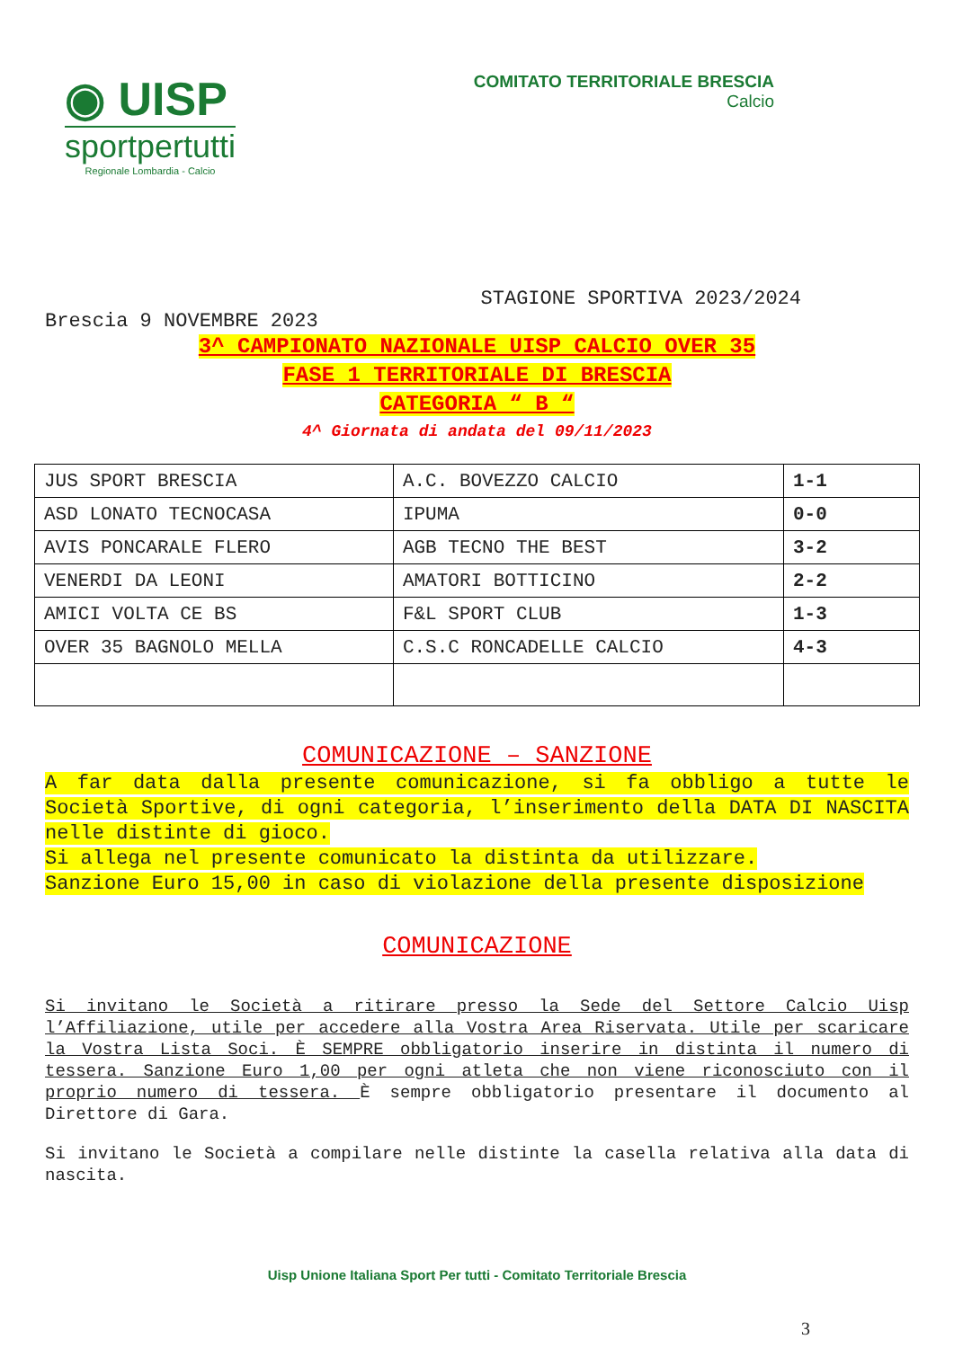◉ UISP
sportpertutti
Regionale Lombardia - Calcio
COMITATO TERRITORIALE BRESCIA
Calcio
STAGIONE SPORTIVA 2023/2024
Brescia 9 NOVEMBRE 2023
3^ CAMPIONATO NAZIONALE UISP CALCIO OVER 35
FASE 1 TERRITORIALE DI BRESCIA
CATEGORIA “ B “
4^ Giornata di andata del 09/11/2023
| JUS SPORT BRESCIA | A.C. BOVEZZO CALCIO | 1-1 |
| ASD LONATO TECNOCASA | IPUMA | 0-0 |
| AVIS PONCARALE FLERO | AGB TECNO THE BEST | 3-2 |
| VENERDI DA LEONI | AMATORI BOTTICINO | 2-2 |
| AMICI VOLTA CE BS | F&L SPORT CLUB | 1-3 |
| OVER 35 BAGNOLO MELLA | C.S.C RONCADELLE CALCIO | 4-3 |
COMUNICAZIONE – SANZIONE
A far data dalla presente comunicazione, si fa obbligo a tutte le Società Sportive, di ogni categoria, l’inserimento della DATA DI NASCITA nelle distinte di gioco.
Si allega nel presente comunicato la distinta da utilizzare.
Sanzione Euro 15,00 in caso di violazione della presente disposizione
COMUNICAZIONE
Si invitano le Società a ritirare presso la Sede del Settore Calcio Uisp l’Affiliazione, utile per accedere alla Vostra Area Riservata. Utile per scaricare la Vostra Lista Soci. È SEMPRE obbligatorio inserire in distinta il numero di tessera. Sanzione Euro 1,00 per ogni atleta che non viene riconosciuto con il proprio numero di tessera. È sempre obbligatorio presentare il documento al Direttore di Gara.
Si invitano le Società a compilare nelle distinte la casella relativa alla data di nascita.
Uisp Unione Italiana Sport Per tutti - Comitato Territoriale Brescia
3